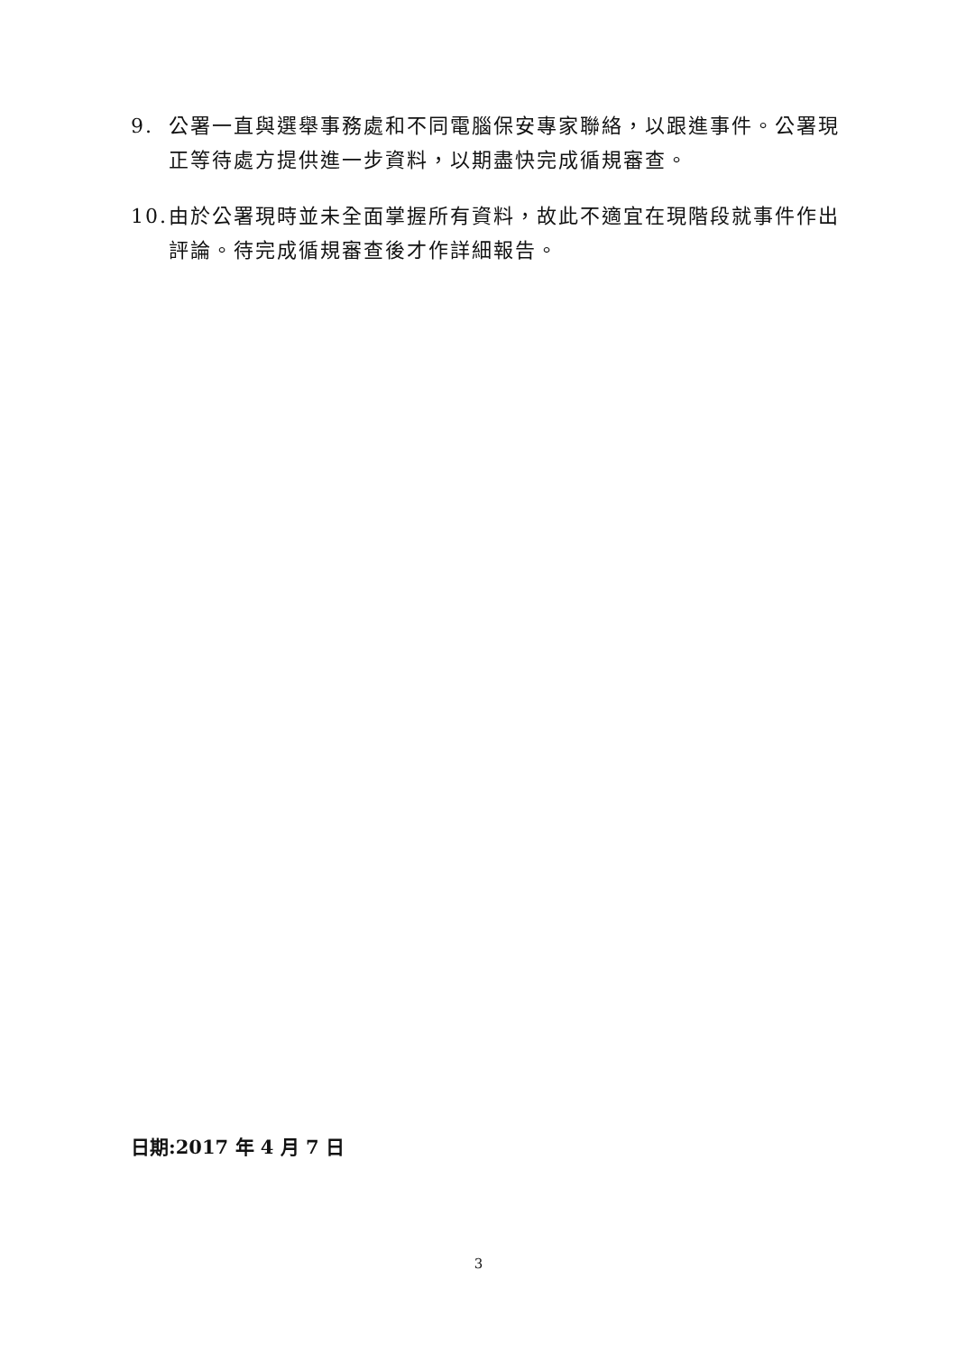9. 公署一直與選舉事務處和不同電腦保安專家聯絡，以跟進事件。公署現正等待處方提供進一步資料，以期盡快完成循規審查。
10. 由於公署現時並未全面掌握所有資料，故此不適宜在現階段就事件作出評論。待完成循規審查後才作詳細報告。
日期:2017 年 4 月 7 日
3